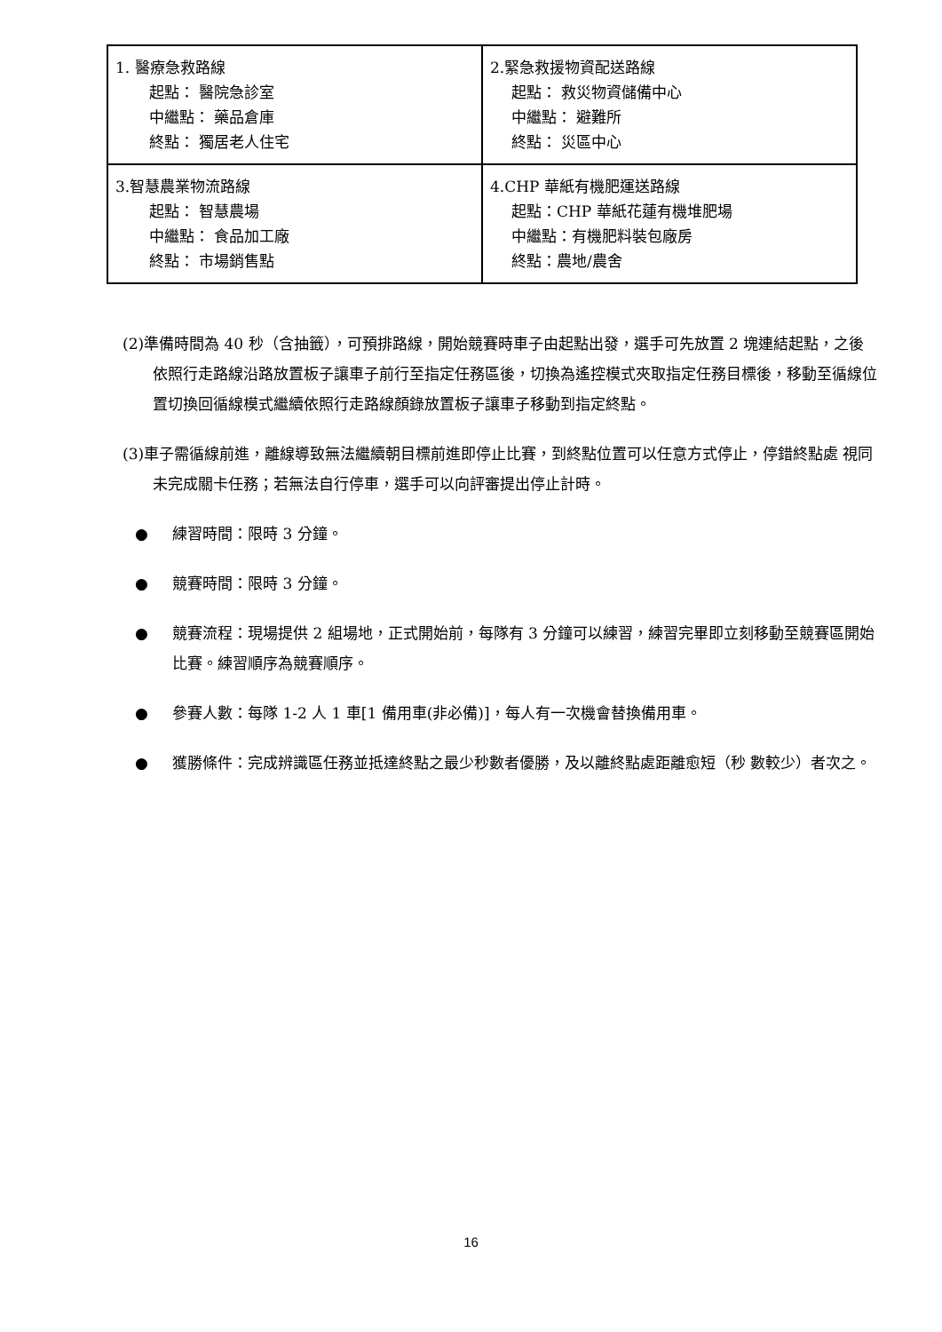| 1. 醫療急救路線 起點： 醫院急診室 中繼點： 藥品倉庫 終點： 獨居老人住宅 | 2.緊急救援物資配送路線 起點： 救災物資儲備中心 中繼點： 避難所 終點： 災區中心 |
| 3.智慧農業物流路線 起點： 智慧農場 中繼點： 食品加工廠 終點： 市場銷售點 | 4.CHP 華紙有機肥運送路線 起點：CHP 華紙花蓮有機堆肥場 中繼點：有機肥料裝包廠房 終點：農地/農舍 |
(2)準備時間為 40 秒（含抽籤），可預排路線，開始競賽時車子由起點出發，選手可先放置 2 塊連結起點，之後依照行走路線沿路放置板子讓車子前行至指定任務區後，切換為遙控模式夾取指定任務目標後，移動至循線位置切換回循線模式繼續依照行走路線顏錄放置板子讓車子移動到指定終點。
(3)車子需循線前進，離線導致無法繼續朝目標前進即停止比賽，到終點位置可以任意方式停止，停錯終點處 視同未完成關卡任務；若無法自行停車，選手可以向評審提出停止計時。
● 練習時間：限時 3 分鐘。
● 競賽時間：限時 3 分鐘。
● 競賽流程：現場提供 2 組場地，正式開始前，每隊有 3 分鐘可以練習，練習完畢即立刻移動至競賽區開始比賽。練習順序為競賽順序。
● 參賽人數：每隊 1-2 人 1 車[1 備用車(非必備)]，每人有一次機會替換備用車。
● 獲勝條件：完成辨識區任務並抵達終點之最少秒數者優勝，及以離終點處距離愈短（秒 數較少）者次之。
16